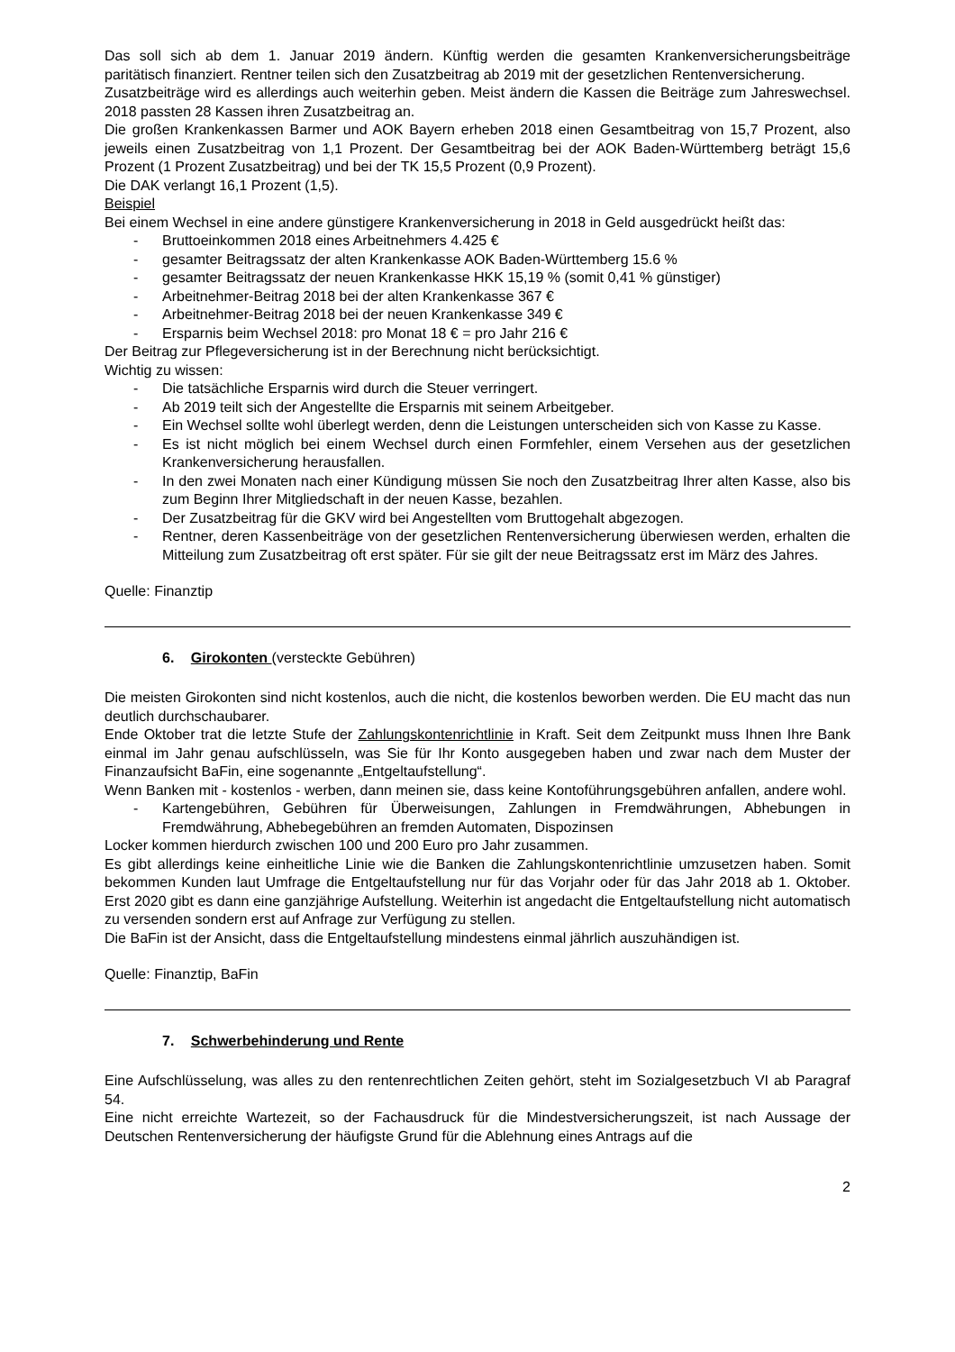Das soll sich ab dem 1. Januar 2019 ändern. Künftig werden die gesamten Krankenversicherungsbeiträge paritätisch finanziert. Rentner teilen sich den Zusatzbeitrag ab 2019 mit der gesetzlichen Rentenversicherung.
Zusatzbeiträge wird es allerdings auch weiterhin geben. Meist ändern die Kassen die Beiträge zum Jahreswechsel. 2018 passten 28 Kassen ihren Zusatzbeitrag an.
Die großen Krankenkassen Barmer und AOK Bayern erheben 2018 einen Gesamtbeitrag von 15,7 Prozent, also jeweils einen Zusatzbeitrag von 1,1 Prozent. Der Gesamtbeitrag bei der AOK Baden-Württemberg beträgt 15,6 Prozent (1 Prozent Zusatzbeitrag) und bei der TK 15,5 Prozent (0,9 Prozent).
Die DAK verlangt 16,1 Prozent (1,5).
Beispiel
Bei einem Wechsel in eine andere günstigere Krankenversicherung in 2018 in Geld ausgedrückt heißt das:
- Bruttoeinkommen 2018 eines Arbeitnehmers 4.425 €
- gesamter Beitragssatz der alten Krankenkasse AOK Baden-Württemberg 15.6 %
- gesamter Beitragssatz der neuen Krankenkasse HKK 15,19 % (somit 0,41 % günstiger)
- Arbeitnehmer-Beitrag 2018 bei der alten Krankenkasse 367 €
- Arbeitnehmer-Beitrag 2018 bei der neuen Krankenkasse 349 €
- Ersparnis beim Wechsel 2018: pro Monat 18 € = pro Jahr 216 €
Der Beitrag zur Pflegeversicherung ist in der Berechnung nicht berücksichtigt.
Wichtig zu wissen:
- Die tatsächliche Ersparnis wird durch die Steuer verringert.
- Ab 2019 teilt sich der Angestellte die Ersparnis mit seinem Arbeitgeber.
- Ein Wechsel sollte wohl überlegt werden, denn die Leistungen unterscheiden sich von Kasse zu Kasse.
- Es ist nicht möglich bei einem Wechsel durch einen Formfehler, einem Versehen aus der gesetzlichen Krankenversicherung herausfallen.
- In den zwei Monaten nach einer Kündigung müssen Sie noch den Zusatzbeitrag Ihrer alten Kasse, also bis zum Beginn Ihrer Mitgliedschaft in der neuen Kasse, bezahlen.
- Der Zusatzbeitrag für die GKV wird bei Angestellten vom Bruttogehalt abgezogen.
- Rentner, deren Kassenbeiträge von der gesetzlichen Rentenversicherung überwiesen werden, erhalten die Mitteilung zum Zusatzbeitrag oft erst später. Für sie gilt der neue Beitragssatz erst im März des Jahres.
Quelle: Finanztip
6. Girokonten (versteckte Gebühren)
Die meisten Girokonten sind nicht kostenlos, auch die nicht, die kostenlos beworben werden. Die EU macht das nun deutlich durchschaubarer.
Ende Oktober trat die letzte Stufe der Zahlungskontenrichtlinie in Kraft. Seit dem Zeitpunkt muss Ihnen Ihre Bank einmal im Jahr genau aufschlüsseln, was Sie für Ihr Konto ausgegeben haben und zwar nach dem Muster der Finanzaufsicht BaFin, eine sogenannte „Entgeltaufstellung“.
Wenn Banken mit - kostenlos - werben, dann meinen sie, dass keine Kontoführungsgebühren anfallen, andere wohl.
- Kartengebühren, Gebühren für Überweisungen, Zahlungen in Fremdwährungen, Abhebungen in Fremdwährung, Abhebegebühren an fremden Automaten, Dispozinsen
Locker kommen hierdurch zwischen 100 und 200 Euro pro Jahr zusammen.
Es gibt allerdings keine einheitliche Linie wie die Banken die Zahlungskontenrichtlinie umzusetzen haben. Somit bekommen Kunden laut Umfrage die Entgeltaufstellung nur für das Vorjahr oder für das Jahr 2018 ab 1. Oktober. Erst 2020 gibt es dann eine ganzjährige Aufstellung. Weiterhin ist angedacht die Entgeltaufstellung nicht automatisch zu versenden sondern erst auf Anfrage zur Verfügung zu stellen.
Die BaFin ist der Ansicht, dass die Entgeltaufstellung mindestens einmal jährlich auszuhändigen ist.
Quelle: Finanztip, BaFin
7. Schwerbehinderung und Rente
Eine Aufschlüsselung, was alles zu den rentenrechtlichen Zeiten gehört, steht im Sozialgesetzbuch VI ab Paragraf 54.
Eine nicht erreichte Wartezeit, so der Fachausdruck für die Mindestversicherungszeit, ist nach Aussage der Deutschen Rentenversicherung der häufigste Grund für die Ablehnung eines Antrags auf die
2